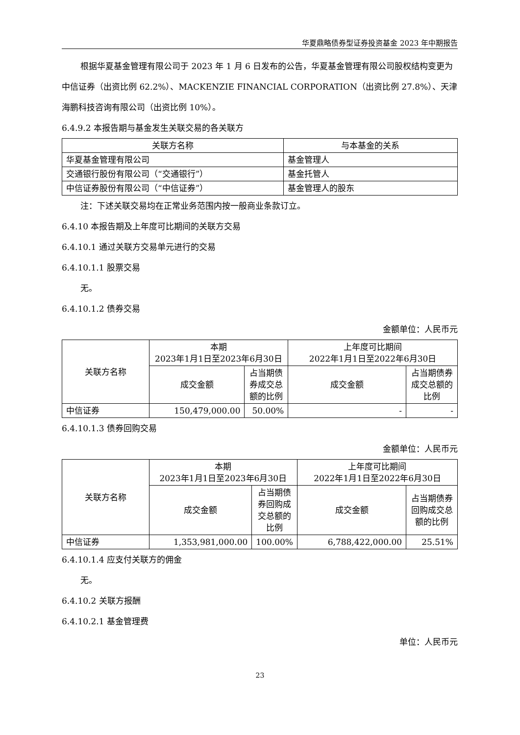华夏鼎略债券型证券投资基金 2023 年中期报告
根据华夏基金管理有限公司于 2023 年 1 月 6 日发布的公告，华夏基金管理有限公司股权结构变更为中信证券（出资比例 62.2%）、MACKENZIE FINANCIAL CORPORATION（出资比例 27.8%）、天津海鹏科技咨询有限公司（出资比例 10%）。
6.4.9.2 本报告期与基金发生关联交易的各关联方
| 关联方名称 | 与本基金的关系 |
| --- | --- |
| 华夏基金管理有限公司 | 基金管理人 |
| 交通银行股份有限公司（“交通银行”） | 基金托管人 |
| 中信证券股份有限公司（“中信证券”） | 基金管理人的股东 |
注：下述关联交易均在正常业务范围内按一般商业条款订立。
6.4.10 本报告期及上年度可比期间的关联方交易
6.4.10.1 通过关联方交易单元进行的交易
6.4.10.1.1 股票交易
无。
6.4.10.1.2 债券交易
金额单位：人民币元
| 关联方名称 | 本期 2023年1月1日至2023年6月30日 | | 上年度可比期间 2022年1月1日至2022年6月30日 | |
| --- | --- | --- | --- | --- |
| | 成交金额 | 占当期债券成交总额的比例 | 成交金额 | 占当期债券成交总额的比例 |
| 中信证券 | 150,479,000.00 | 50.00% | - | - |
6.4.10.1.3 债券回购交易
金额单位：人民币元
| 关联方名称 | 本期 2023年1月1日至2023年6月30日 | | 上年度可比期间 2022年1月1日至2022年6月30日 | |
| --- | --- | --- | --- | --- |
| | 成交金额 | 占当期债券回购成交总额的比例 | 成交金额 | 占当期债券回购成交总额的比例 |
| 中信证券 | 1,353,981,000.00 | 100.00% | 6,788,422,000.00 | 25.51% |
6.4.10.1.4 应支付关联方的佣金
无。
6.4.10.2 关联方报酬
6.4.10.2.1 基金管理费
单位：人民币元
23